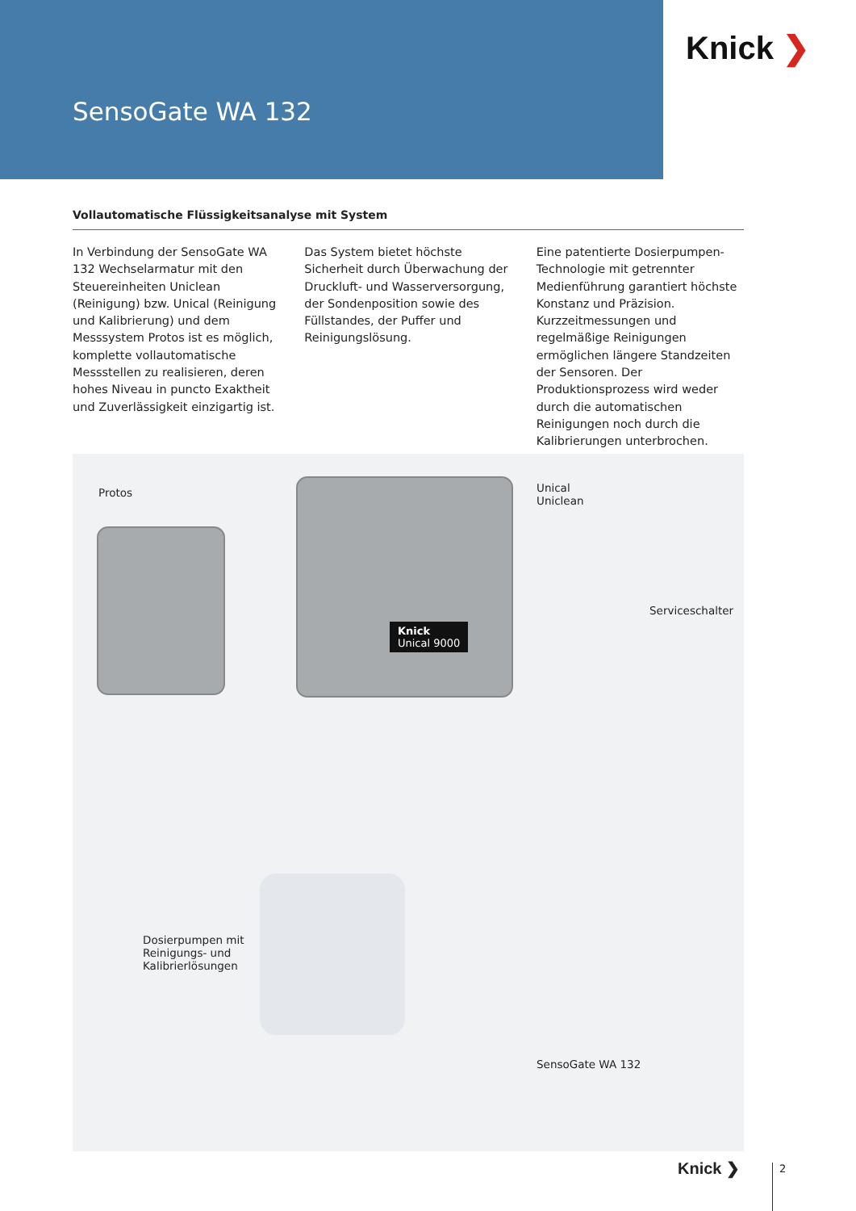Knick ❯
SensoGate WA 132
Vollautomatische Flüssigkeitsanalyse mit System
In Verbindung der SensoGate WA 132 Wechselarmatur mit den Steuereinheiten Uniclean (Reinigung) bzw. Unical (Reinigung und Kalibrierung) und dem Messsystem Protos ist es möglich, komplette vollautomatische Messstellen zu realisieren, deren hohes Niveau in puncto Exaktheit und Zuverlässigkeit einzigartig ist.
Das System bietet höchste Sicherheit durch Überwachung der Druckluft- und Wasserversorgung, der Sondenposition sowie des Füllstandes, der Puffer und Reinigungslösung.
Eine patentierte Dosierpumpen-Technologie mit getrennter Medienführung garantiert höchste Konstanz und Präzision. Kurzzeitmessungen und regelmäßige Reinigungen ermöglichen längere Standzeiten der Sensoren. Der Produktionsprozess wird weder durch die automatischen Reinigungen noch durch die Kalibrierungen unterbrochen.
Knick
Unical 9000
Protos
Unical
Uniclean
Serviceschalter
Dosierpumpen mit
Reinigungs- und
Kalibrierlösungen
SensoGate WA 132
Knick ❯ 2